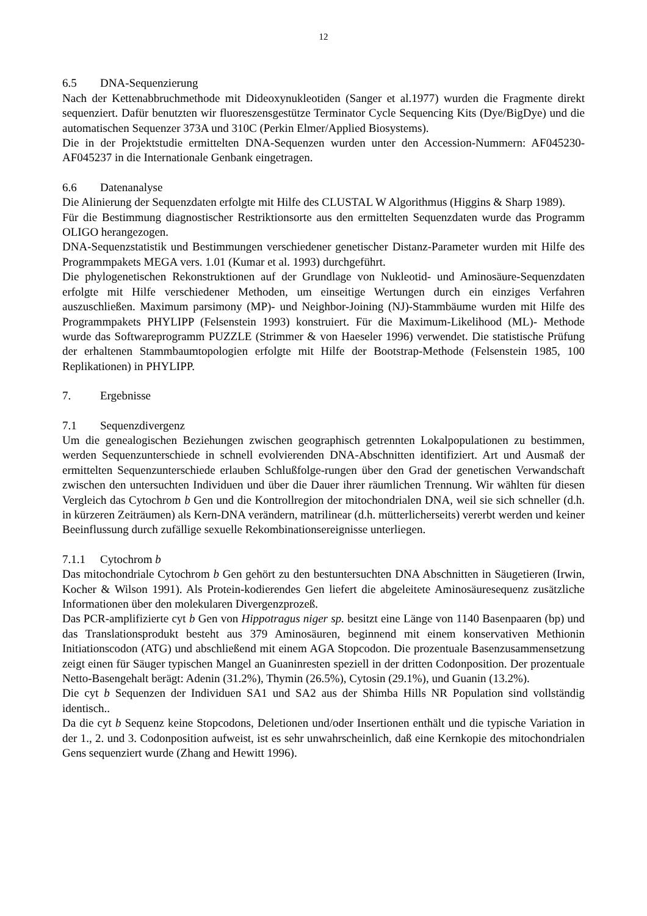12
6.5 DNA-Sequenzierung
Nach der Kettenabbruchmethode mit Dideoxynukleotiden (Sanger et al.1977) wurden die Fragmente direkt sequenziert. Dafür benutzten wir fluoreszensgestütze Terminator Cycle Sequencing Kits (Dye/BigDye) und die automatischen Sequenzer 373A und 310C (Perkin Elmer/Applied Biosystems).
Die in der Projektstudie ermittelten DNA-Sequenzen wurden unter den Accession-Nummern: AF045230-AF045237 in die Internationale Genbank eingetragen.
6.6 Datenanalyse
Die Alinierung der Sequenzdaten erfolgte mit Hilfe des CLUSTAL W Algorithmus (Higgins & Sharp 1989).
Für die Bestimmung diagnostischer Restriktionsorte aus den ermittelten Sequenzdaten wurde das Programm OLIGO herangezogen.
DNA-Sequenzstatistik und Bestimmungen verschiedener genetischer Distanz-Parameter wurden mit Hilfe des Programmpakets MEGA vers. 1.01 (Kumar et al. 1993) durchgeführt.
Die phylogenetischen Rekonstruktionen auf der Grundlage von Nukleotid- und Aminosäure-Sequenzdaten erfolgte mit Hilfe verschiedener Methoden, um einseitige Wertungen durch ein einziges Verfahren auszuschließen. Maximum parsimony (MP)- und Neighbor-Joining (NJ)-Stammbäume wurden mit Hilfe des Programmpakets PHYLIPP (Felsenstein 1993) konstruiert. Für die Maximum-Likelihood (ML)- Methode wurde das Softwareprogramm PUZZLE (Strimmer & von Haeseler 1996) verwendet. Die statistische Prüfung der erhaltenen Stammbaumtopologien erfolgte mit Hilfe der Bootstrap-Methode (Felsenstein 1985, 100 Replikationen) in PHYLIPP.
7. Ergebnisse
7.1 Sequenzdivergenz
Um die genealogischen Beziehungen zwischen geographisch getrennten Lokalpopulationen zu bestimmen, werden Sequenzunterschiede in schnell evolvierenden DNA-Abschnitten identifiziert. Art und Ausmaß der ermittelten Sequenzunterschiede erlauben Schlußfolge-rungen über den Grad der genetischen Verwandschaft zwischen den untersuchten Individuen und über die Dauer ihrer räumlichen Trennung. Wir wählten für diesen Vergleich das Cytochrom b Gen und die Kontrollregion der mitochondrialen DNA, weil sie sich schneller (d.h. in kürzeren Zeiträumen) als Kern-DNA verändern, matrilinear (d.h. mütterlicherseits) vererbt werden und keiner Beeinflussung durch zufällige sexuelle Rekombinationsereignisse unterliegen.
7.1.1 Cytochrom b
Das mitochondriale Cytochrom b Gen gehört zu den bestuntersuchten DNA Abschnitten in Säugetieren (Irwin, Kocher & Wilson 1991). Als Protein-kodierendes Gen liefert die abgeleitete Aminosäuresequenz zusätzliche Informationen über den molekularen Divergenzprozeß.
Das PCR-amplifizierte cyt b Gen von Hippotragus niger sp. besitzt eine Länge von 1140 Basenpaaren (bp) und das Translationsprodukt besteht aus 379 Aminosäuren, beginnend mit einem konservativen Methionin Initiationscodon (ATG) und abschließend mit einem AGA Stopcodon. Die prozentuale Basenzusammensetzung zeigt einen für Säuger typischen Mangel an Guaninresten speziell in der dritten Codonposition. Der prozentuale Netto-Basengehalt berägt: Adenin (31.2%), Thymin (26.5%), Cytosin (29.1%), und Guanin (13.2%).
Die cyt b Sequenzen der Individuen SA1 und SA2 aus der Shimba Hills NR Population sind vollständig identisch..
Da die cyt b Sequenz keine Stopcodons, Deletionen und/oder Insertionen enthält und die typische Variation in der 1., 2. und 3. Codonposition aufweist, ist es sehr unwahrscheinlich, daß eine Kernkopie des mitochondrialen Gens sequenziert wurde (Zhang and Hewitt 1996).